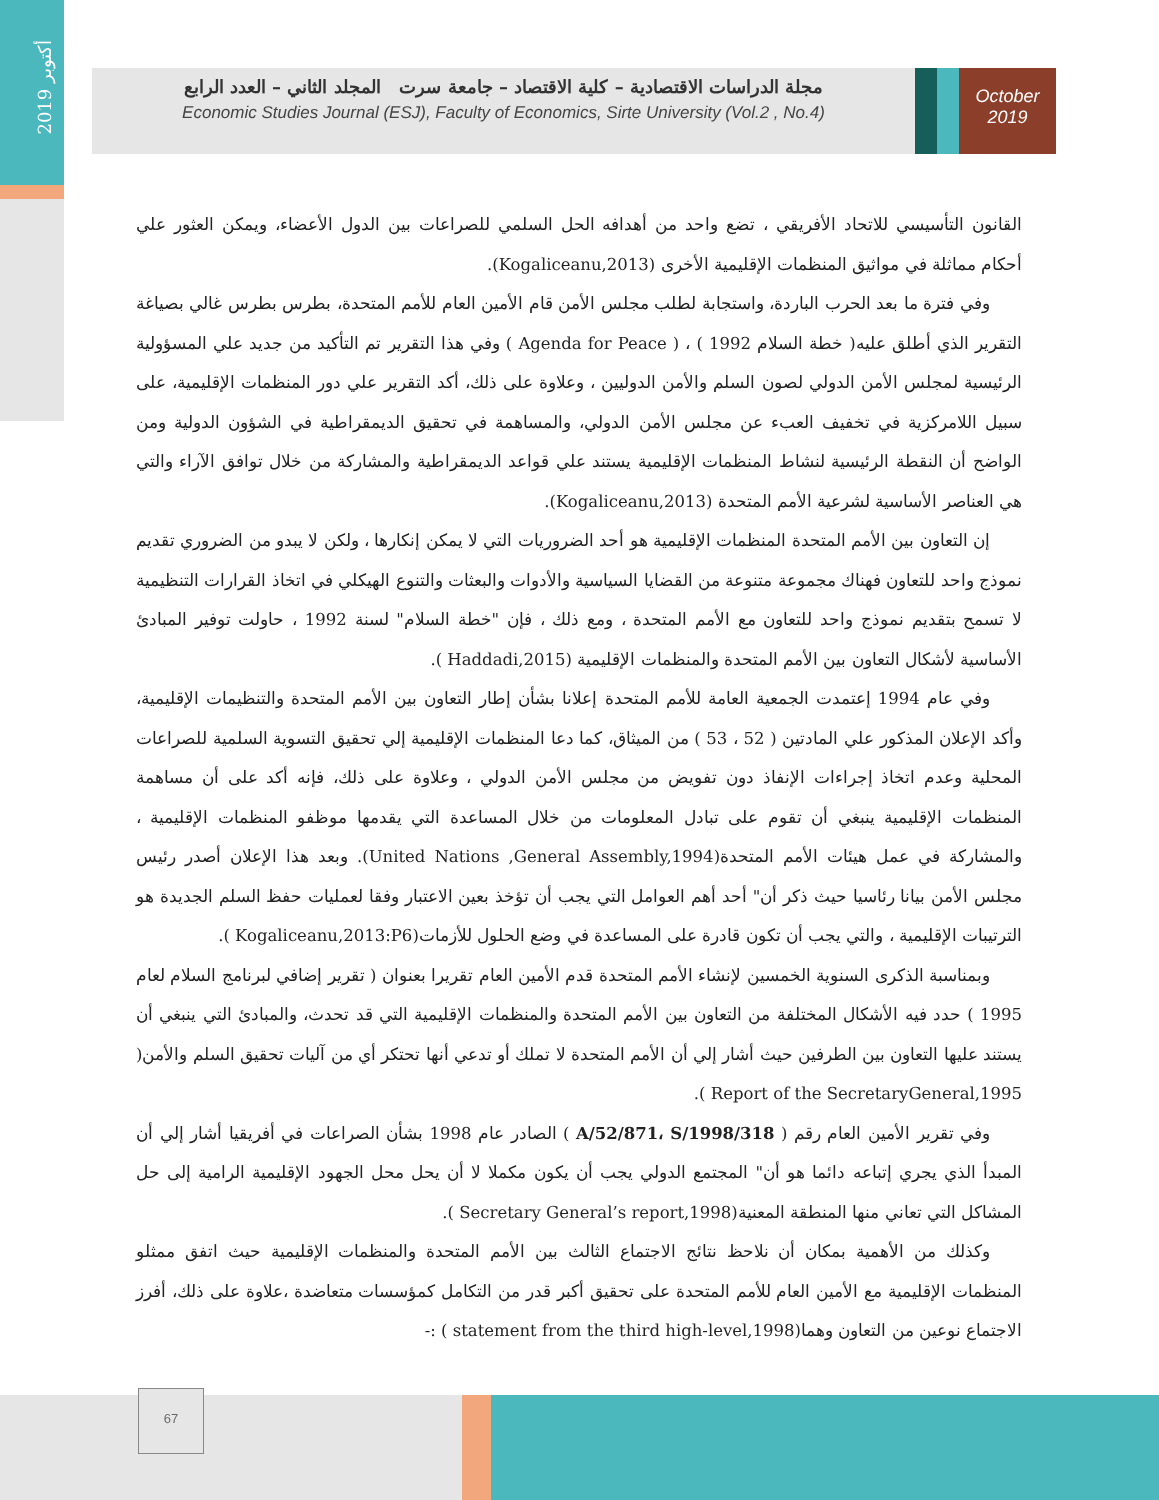أكتوبر 2019
مجلة الدراسات الاقتصادية – كلية الاقتصاد – جامعة سرت المجلد الثاني – العدد الرابع
Economic Studies Journal (ESJ), Faculty of Economics, Sirte University (Vol.2 , No.4)
October
2019
القانون التأسيسي للاتحاد الأفريقي ، تضع واحد من أهدافه الحل السلمي للصراعات بين الدول الأعضاء، ويمكن العثور علي أحكام مماثلة في مواثيق المنظمات الإقليمية الأخرى (Kogaliceanu,2013).
وفي فترة ما بعد الحرب الباردة، واستجابة لطلب مجلس الأمن قام الأمين العام للأمم المتحدة، بطرس بطرس غالي بصياغة التقرير الذي أطلق عليه( خطة السلام 1992 ) ، ( Agenda for Peace ) وفي هذا التقرير تم التأكيد من جديد علي المسؤولية الرئيسية لمجلس الأمن الدولي لصون السلم والأمن الدوليين ، وعلاوة على ذلك، أكد التقرير علي دور المنظمات الإقليمية، على سبيل اللامركزية في تخفيف العبء عن مجلس الأمن الدولي، والمساهمة في تحقيق الديمقراطية في الشؤون الدولية ومن الواضح أن النقطة الرئيسية لنشاط المنظمات الإقليمية يستند علي قواعد الديمقراطية والمشاركة من خلال توافق الآراء والتي هي العناصر الأساسية لشرعية الأمم المتحدة (Kogaliceanu,2013).
إن التعاون بين الأمم المتحدة المنظمات الإقليمية هو أحد الضروريات التي لا يمكن إنكارها ، ولكن لا يبدو من الضروري تقديم نموذج واحد للتعاون فهناك مجموعة متنوعة من القضايا السياسية والأدوات والبعثات والتنوع الهيكلي في اتخاذ القرارات التنظيمية لا تسمح بتقديم نموذج واحد للتعاون مع الأمم المتحدة ، ومع ذلك ، فإن "خطة السلام" لسنة 1992 ، حاولت توفير المبادئ الأساسية لأشكال التعاون بين الأمم المتحدة والمنظمات الإقليمية (Haddadi,2015 ).
وفي عام 1994 إعتمدت الجمعية العامة للأمم المتحدة إعلانا بشأن إطار التعاون بين الأمم المتحدة والتنظيمات الإقليمية، وأكد الإعلان المذكور علي المادتين ( 52 ، 53 ) من الميثاق، كما دعا المنظمات الإقليمية إلي تحقيق التسوية السلمية للصراعات المحلية وعدم اتخاذ إجراءات الإنفاذ دون تفويض من مجلس الأمن الدولي ، وعلاوة على ذلك، فإنه أكد على أن مساهمة المنظمات الإقليمية ينبغي أن تقوم على تبادل المعلومات من خلال المساعدة التي يقدمها موظفو المنظمات الإقليمية ، والمشاركة في عمل هيئات الأمم المتحدة(United Nations ,General Assembly,1994). وبعد هذا الإعلان أصدر رئيس مجلس الأمن بيانا رئاسيا حيث ذكر أن" أحد أهم العوامل التي يجب أن تؤخذ بعين الاعتبار وفقا لعمليات حفظ السلم الجديدة هو الترتيبات الإقليمية ، والتي يجب أن تكون قادرة على المساعدة في وضع الحلول للأزمات(Kogaliceanu,2013:P6 ).
وبمناسبة الذكرى السنوية الخمسين لإنشاء الأمم المتحدة قدم الأمين العام تقريرا بعنوان ( تقرير إضافي لبرنامج السلام لعام 1995 ) حدد فيه الأشكال المختلفة من التعاون بين الأمم المتحدة والمنظمات الإقليمية التي قد تحدث، والمبادئ التي ينبغي أن يستند عليها التعاون بين الطرفين حيث أشار إلي أن الأمم المتحدة لا تملك أو تدعي أنها تحتكر أي من آليات تحقيق السلم والأمن( Report of the SecretaryGeneral,1995 ).
وفي تقرير الأمين العام رقم ( A/52/871، S/1998/318 ) الصادر عام 1998 بشأن الصراعات في أفريقيا أشار إلي أن المبدأ الذي يجري إتباعه دائما هو أن" المجتمع الدولي يجب أن يكون مكملا لا أن يحل محل الجهود الإقليمية الرامية إلى حل المشاكل التي تعاني منها المنطقة المعنية(Secretary General’s report,1998 ).
وكذلك من الأهمية بمكان أن نلاحظ نتائج الاجتماع الثالث بين الأمم المتحدة والمنظمات الإقليمية حيث اتفق ممثلو المنظمات الإقليمية مع الأمين العام للأمم المتحدة على تحقيق أكبر قدر من التكامل كمؤسسات متعاضدة ،علاوة على ذلك، أفرز الاجتماع نوعين من التعاون وهما(statement from the third high-level,1998 ) :-
67